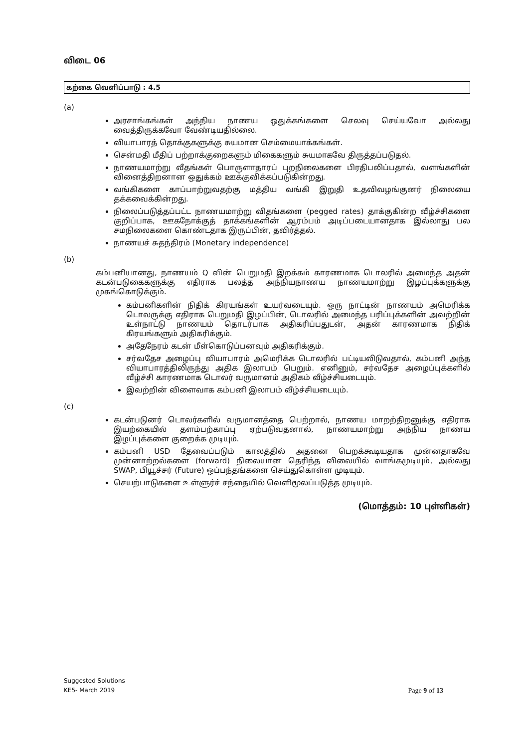விடை 06
கற்கை வெளிப்பாடு : 4.5
(a)
அரசாங்கங்கள் அந்நிய நாணய ஒதுக்கங்களை செலவு செய்யவோ அல்லது வைத்திருக்கவோ வேண்டியதில்லை.
வியாபாரத் தொக்குகளுக்கு சுயமான செம்மையாக்கங்கள்.
சென்மதி மீதிப் பற்றாக்குறைகளும் மிகைகளும் சுயமாகவே திருத்தப்படுதல்.
நாணயமாற்று வீதங்கள் பொருளாதாரப் புறநிலைகளை பிரதிபலிப்பதால், வளங்களின் வினைத்திறனான ஒதுக்கம் ஊக்குவிக்கப்படுகின்றது.
வங்கிகளை காப்பாற்றுவதற்கு மத்திய வங்கி இறுதி உதவிவழங்குனர் நிலையை தக்கவைக்கின்றது.
நிலைப்படுத்தப்பட்ட நாணயமாற்று விதங்களை (pegged rates) தாக்குகின்ற வீழ்ச்சிகளை குறிப்பாக, ஊகநோக்குத் தாக்கங்களின் ஆரம்பம் அடிப்படையானதாக இல்லாது பல சமநிலைகளை கொண்டதாக இருப்பின், தவிர்த்தல்.
நாணயச் சுதந்திரம் (Monetary independence)
(b)
கம்பனியானது, நாணயம் Q வின் பெறுமதி இறக்கம் காரணமாக டொலரில் அமைந்த அதன் கடன்படுகைகளுக்கு எதிராக பலத்த அந்நியநாணய நாணயமாற்று இழப்புக்களுக்கு முகங்கொடுக்கும்.
கம்பனிகளின் நிதிக் கிரயங்கள் உயர்வடையும். ஒரு நாட்டின் நாணயம் அமெரிக்க டொலருக்கு எதிராக பெறுமதி இழப்பின், டொலரில் அமைந்த பரிப்புக்களின் அவற்றின் உள்நாட்டு நாணயம் தொடர்பாக அதிகரிப்பதுடன், அதன் காரணமாக நிதிக் கிரயங்களும் அதிகரிக்கும்.
அதேநேரம் கடன் மீள்கொடுப்பனவும் அதிகரிக்கும்.
சர்வதேச அழைப்பு வியாபாரம் அமெரிக்க டொலரில் பட்டியலிடுவதால், கம்பனி அந்த வியாபாரத்திலிருந்து அதிக இலாபம் பெறும். எனினும், சர்வதேச அழைப்புக்களில் வீழ்ச்சி காரணமாக டொலர் வருமானம் அதிகம் வீழ்ச்சியடையும்.
இவற்றின் விளைவாக கம்பனி இலாபம் வீழ்ச்சியடையும்.
(c)
கடன்படுனர் டொலர்களில் வருமானத்தை பெற்றால், நாணய மாறற்திறனுக்கு எதிராக இயற்கையில் தளம்பற்காப்பு ஏற்படுவதனால், நாணயமாற்று அந்நிய நாணய இழப்புக்களை குறைக்க முடியும்.
கம்பனி USD தேவைப்படும் காலத்தில் அதனை பெறக்கூடியதாக முன்னதாகவே முன்னாற்றல்களை (forward) நிலையான தெரிந்த விலையில் வாங்கமுடியும், அல்லது SWAP, பியூச்சர் (Future) ஒப்பந்தங்களை செய்துகொள்ள முடியும்.
செயற்பாடுகளை உள்ளுர்ச் சந்தையில் வெளிமூலப்படுத்த முடியும்.
(மொத்தம்: 10 புள்ளிகள்)
Suggested Solutions
KE5- March 2019
Page 9 of 13